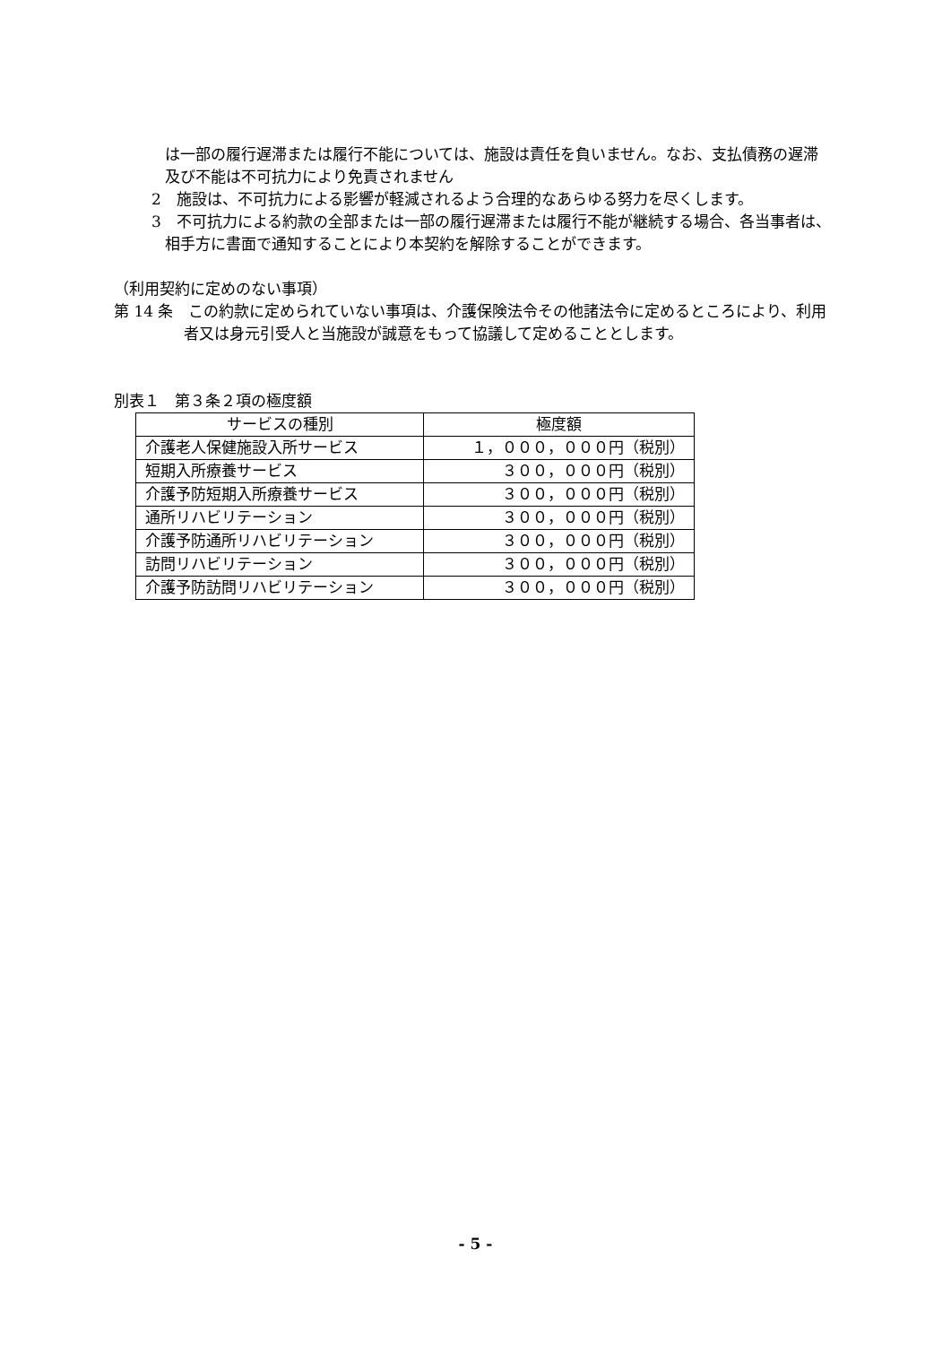は一部の履行遅滞または履行不能については、施設は責任を負いません。なお、支払債務の遅滞及び不能は不可抗力により免責されません
2　施設は、不可抗力による影響が軽減されるよう合理的なあらゆる努力を尽くします。
3　不可抗力による約款の全部または一部の履行遅滞または履行不能が継続する場合、各当事者は、相手方に書面で通知することにより本契約を解除することができます。
（利用契約に定めのない事項）
第 14 条　この約款に定められていない事項は、介護保険法令その他諸法令に定めるところにより、利用者又は身元引受人と当施設が誠意をもって協議して定めることとします。
別表１　第３条２項の極度額
| サービスの種別 | 極度額 |
| --- | --- |
| 介護老人保健施設入所サービス | １，０００，０００円（税別） |
| 短期入所療養サービス | ３００，０００円（税別） |
| 介護予防短期入所療養サービス | ３００，０００円（税別） |
| 通所リハビリテーション | ３００，０００円（税別） |
| 介護予防通所リハビリテーション | ３００，０００円（税別） |
| 訪問リハビリテーション | ３００，０００円（税別） |
| 介護予防訪問リハビリテーション | ３００，０００円（税別） |
- 5 -